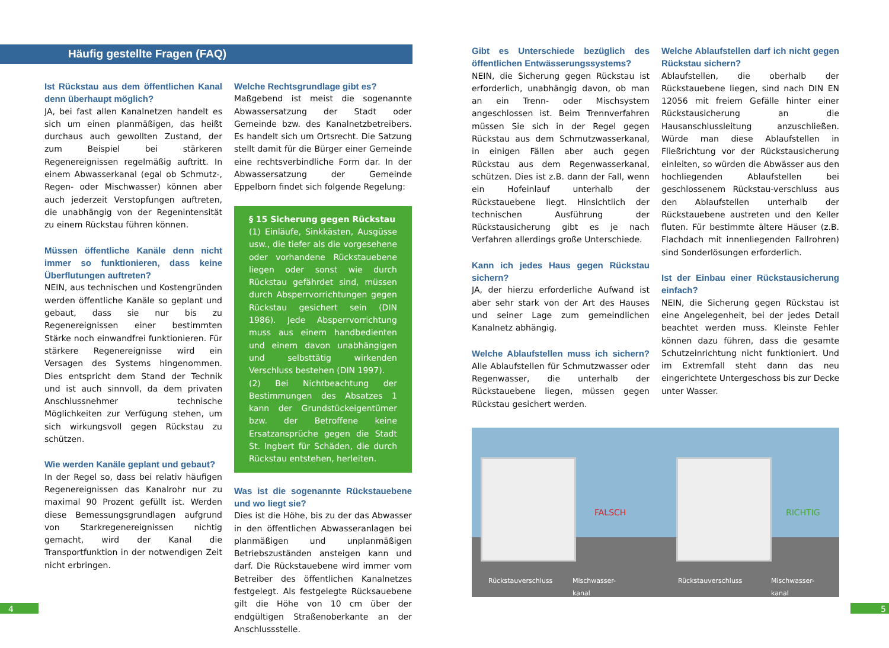Häufig gestellte Fragen (FAQ)
Ist Rückstau aus dem öffentlichen Kanal denn überhaupt möglich?
JA, bei fast allen Kanalnetzen handelt es sich um einen planmäßigen, das heißt durchaus auch gewollten Zustand, der zum Beispiel bei stärkeren Regenereignissen regelmäßig auftritt. In einem Abwasserkanal (egal ob Schmutz-, Regen- oder Mischwasser) können aber auch jederzeit Verstopfungen auftreten, die unabhängig von der Regenintensität zu einem Rückstau führen können.
Müssen öffentliche Kanäle denn nicht immer so funktionieren, dass keine Überflutungen auftreten?
NEIN, aus technischen und Kostengründen werden öffentliche Kanäle so geplant und gebaut, dass sie nur bis zu Regenereignissen einer bestimmten Stärke noch einwandfrei funktionieren. Für stärkere Regenereignisse wird ein Versagen des Systems hingenommen. Dies entspricht dem Stand der Technik und ist auch sinnvoll, da dem privaten Anschlussnehmer technische Möglichkeiten zur Verfügung stehen, um sich wirkungsvoll gegen Rückstau zu schützen.
Wie werden Kanäle geplant und gebaut?
In der Regel so, dass bei relativ häufigen Regenereignissen das Kanalrohr nur zu maximal 90 Prozent gefüllt ist. Werden diese Bemessungsgrundlagen aufgrund von Starkregenereignissen nichtig gemacht, wird der Kanal die Transportfunktion in der notwendigen Zeit nicht erbringen.
Welche Rechtsgrundlage gibt es?
Maßgebend ist meist die sogenannte Abwassersatzung der Stadt oder Gemeinde bzw. des Kanalnetzbetreibers. Es handelt sich um Ortsrecht. Die Satzung stellt damit für die Bürger einer Gemeinde eine rechtsverbindliche Form dar. In der Abwassersatzung der Gemeinde Eppelborn findet sich folgende Regelung:
§ 15 Sicherung gegen Rückstau
(1) Einläufe, Sinkkästen, Ausgüsse usw., die tiefer als die vorgesehene oder vorhandene Rückstauebene liegen oder sonst wie durch Rückstau gefährdet sind, müssen durch Absperrvorrichtungen gegen Rückstau gesichert sein (DIN 1986). Jede Absperrvorrichtung muss aus einem handbedienten und einem davon unabhängigen und selbsttätig wirkenden Verschluss bestehen (DIN 1997).
(2) Bei Nichtbeachtung der Bestimmungen des Absatzes 1 kann der Grundstückeigentümer bzw. der Betroffene keine Ersatzansprüche gegen die Stadt St. Ingbert für Schäden, die durch Rückstau entstehen, herleiten.
Was ist die sogenannte Rückstauebene und wo liegt sie?
Dies ist die Höhe, bis zu der das Abwasser in den öffentlichen Abwasseranlagen bei planmäßigen und unplanmäßigen Betriebszuständen ansteigen kann und darf. Die Rückstauebene wird immer vom Betreiber des öffentlichen Kanalnetzes festgelegt. Als festgelegte Rücksauebene gilt die Höhe von 10 cm über der endgültigen Straßenoberkante an der Anschlussstelle.
Gibt es Unterschiede bezüglich des öffentlichen Entwässerungssystems?
NEIN, die Sicherung gegen Rückstau ist erforderlich, unabhängig davon, ob man an ein Trenn- oder Mischsystem angeschlossen ist. Beim Trennverfahren müssen Sie sich in der Regel gegen Rückstau aus dem Schmutzwasserkanal, in einigen Fällen aber auch gegen Rückstau aus dem Regenwasserkanal, schützen. Dies ist z.B. dann der Fall, wenn ein Hofeinlauf unterhalb der Rückstauebene liegt. Hinsichtlich der technischen Ausführung der Rückstausicherung gibt es je nach Verfahren allerdings große Unterschiede.
Kann ich jedes Haus gegen Rückstau sichern?
JA, der hierzu erforderliche Aufwand ist aber sehr stark von der Art des Hauses und seiner Lage zum gemeindlichen Kanalnetz abhängig.
Welche Ablaufstellen muss ich sichern? Alle Ablaufstellen für Schmutzwasser oder Regenwasser, die unterhalb der Rückstauebene liegen, müssen gegen Rückstau gesichert werden.
Welche Ablaufstellen darf ich nicht gegen Rückstau sichern?
Ablaufstellen, die oberhalb der Rückstauebene liegen, sind nach DIN EN 12056 mit freiem Gefälle hinter einer Rückstausicherung an die Hausanschlussleitung anzuschließen. Würde man diese Ablaufstellen in Fließrichtung vor der Rückstausicherung einleiten, so würden die Abwässer aus den hochliegenden Ablaufstellen bei geschlossenem Rückstau-verschluss aus den Ablaufstellen unterhalb der Rückstauebene austreten und den Keller fluten. Für bestimmte ältere Häuser (z.B. Flachdach mit innenliegenden Fallrohren) sind Sonderlösungen erforderlich.
Ist der Einbau einer Rückstausicherung einfach?
NEIN, die Sicherung gegen Rückstau ist eine Angelegenheit, bei der jedes Detail beachtet werden muss. Kleinste Fehler können dazu führen, dass die gesamte Schutzeinrichtung nicht funktioniert. Und im Extremfall steht dann das neu eingerichtete Untergeschoss bis zur Decke unter Wasser.
FALSCH RICHTIG
Rückstauverschluss Mischwasser-
kanal
Rückstauverschluss Mischwasser-
kanal
4 5